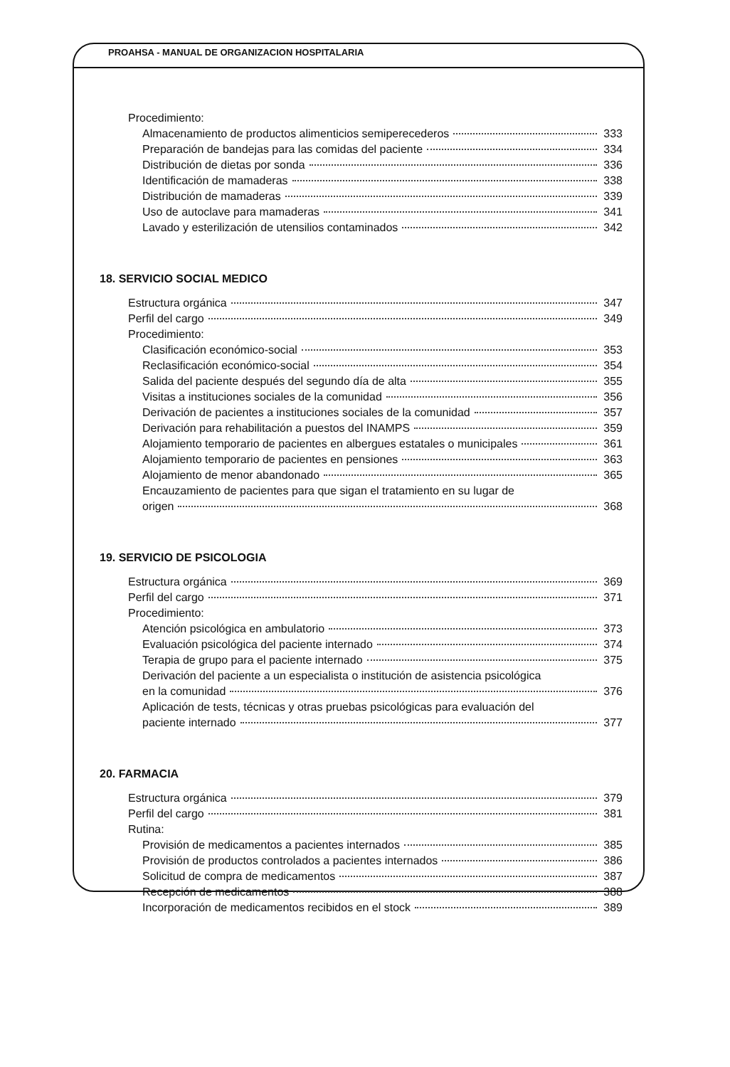PROAHSA - MANUAL DE ORGANIZACION HOSPITALARIA
Procedimiento:
Almacenamiento de productos alimenticios semiperecederos 333
Preparación de bandejas para las comidas del paciente 334
Distribución de dietas por sonda 336
Identificación de mamaderas 338
Distribución de mamaderas 339
Uso de autoclave para mamaderas 341
Lavado y esterilización de utensilios contaminados 342
18. SERVICIO SOCIAL MEDICO
Estructura orgánica 347
Perfil del cargo 349
Procedimiento:
Clasificación económico-social 353
Reclasificación económico-social 354
Salida del paciente después del segundo día de alta 355
Visitas a instituciones sociales de la comunidad 356
Derivación de pacientes a instituciones sociales de la comunidad 357
Derivación para rehabilitación a puestos del INAMPS 359
Alojamiento temporario de pacientes en albergues estatales o municipales 361
Alojamiento temporario de pacientes en pensiones 363
Alojamiento de menor abandonado 365
Encauzamiento de pacientes para que sigan el tratamiento en su lugar de
origen 368
19. SERVICIO DE PSICOLOGIA
Estructura orgánica 369
Perfil del cargo 371
Procedimiento:
Atención psicológica en ambulatorio 373
Evaluación psicológica del paciente internado 374
Terapia de grupo para el paciente internado 375
Derivación del paciente a un especialista o institución de asistencia psicológica
en la comunidad 376
Aplicación de tests, técnicas y otras pruebas psicológicas para evaluación del
paciente internado 377
20. FARMACIA
Estructura orgánica 379
Perfil del cargo 381
Rutina:
Provisión de medicamentos a pacientes internados 385
Provisión de productos controlados a pacientes internados 386
Solicitud de compra de medicamentos 387
Recepción de medicamentos 388
Incorporación de medicamentos recibidos en el stock 389